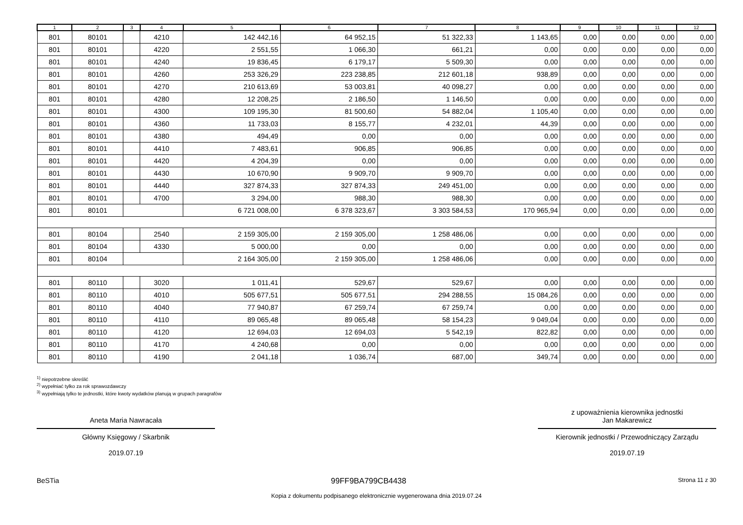| 1 | 2 | 3 | 4 | 5 | 6 | 7 | 8 | 9 | 10 | 11 | 12 |
| --- | --- | --- | --- | --- | --- | --- | --- | --- | --- | --- | --- |
| 801 | 80101 | | 4210 | 142 442,16 | 64 952,15 | 51 322,33 | 1 143,65 | 0,00 | 0,00 | 0,00 | 0,00 |
| 801 | 80101 | | 4220 | 2 551,55 | 1 066,30 | 661,21 | 0,00 | 0,00 | 0,00 | 0,00 | 0,00 |
| 801 | 80101 | | 4240 | 19 836,45 | 6 179,17 | 5 509,30 | 0,00 | 0,00 | 0,00 | 0,00 | 0,00 |
| 801 | 80101 | | 4260 | 253 326,29 | 223 238,85 | 212 601,18 | 938,89 | 0,00 | 0,00 | 0,00 | 0,00 |
| 801 | 80101 | | 4270 | 210 613,69 | 53 003,81 | 40 098,27 | 0,00 | 0,00 | 0,00 | 0,00 | 0,00 |
| 801 | 80101 | | 4280 | 12 208,25 | 2 186,50 | 1 146,50 | 0,00 | 0,00 | 0,00 | 0,00 | 0,00 |
| 801 | 80101 | | 4300 | 109 195,30 | 81 500,60 | 54 882,04 | 1 105,40 | 0,00 | 0,00 | 0,00 | 0,00 |
| 801 | 80101 | | 4360 | 11 733,03 | 8 155,77 | 4 232,01 | 44,39 | 0,00 | 0,00 | 0,00 | 0,00 |
| 801 | 80101 | | 4380 | 494,49 | 0,00 | 0,00 | 0,00 | 0,00 | 0,00 | 0,00 | 0,00 |
| 801 | 80101 | | 4410 | 7 483,61 | 906,85 | 906,85 | 0,00 | 0,00 | 0,00 | 0,00 | 0,00 |
| 801 | 80101 | | 4420 | 4 204,39 | 0,00 | 0,00 | 0,00 | 0,00 | 0,00 | 0,00 | 0,00 |
| 801 | 80101 | | 4430 | 10 670,90 | 9 909,70 | 9 909,70 | 0,00 | 0,00 | 0,00 | 0,00 | 0,00 |
| 801 | 80101 | | 4440 | 327 874,33 | 327 874,33 | 249 451,00 | 0,00 | 0,00 | 0,00 | 0,00 | 0,00 |
| 801 | 80101 | | 4700 | 3 294,00 | 988,30 | 988,30 | 0,00 | 0,00 | 0,00 | 0,00 | 0,00 |
| 801 | 80101 | | | 6 721 008,00 | 6 378 323,67 | 3 303 584,53 | 170 965,94 | 0,00 | 0,00 | 0,00 | 0,00 |
| 801 | 80104 | | 2540 | 2 159 305,00 | 2 159 305,00 | 1 258 486,06 | 0,00 | 0,00 | 0,00 | 0,00 | 0,00 |
| 801 | 80104 | | 4330 | 5 000,00 | 0,00 | 0,00 | 0,00 | 0,00 | 0,00 | 0,00 | 0,00 |
| 801 | 80104 | | | 2 164 305,00 | 2 159 305,00 | 1 258 486,06 | 0,00 | 0,00 | 0,00 | 0,00 | 0,00 |
| 801 | 80110 | | 3020 | 1 011,41 | 529,67 | 529,67 | 0,00 | 0,00 | 0,00 | 0,00 | 0,00 |
| 801 | 80110 | | 4010 | 505 677,51 | 505 677,51 | 294 288,55 | 15 084,26 | 0,00 | 0,00 | 0,00 | 0,00 |
| 801 | 80110 | | 4040 | 77 940,87 | 67 259,74 | 67 259,74 | 0,00 | 0,00 | 0,00 | 0,00 | 0,00 |
| 801 | 80110 | | 4110 | 89 065,48 | 89 065,48 | 58 154,23 | 9 049,04 | 0,00 | 0,00 | 0,00 | 0,00 |
| 801 | 80110 | | 4120 | 12 694,03 | 12 694,03 | 5 542,19 | 822,82 | 0,00 | 0,00 | 0,00 | 0,00 |
| 801 | 80110 | | 4170 | 4 240,68 | 0,00 | 0,00 | 0,00 | 0,00 | 0,00 | 0,00 | 0,00 |
| 801 | 80110 | | 4190 | 2 041,18 | 1 036,74 | 687,00 | 349,74 | 0,00 | 0,00 | 0,00 | 0,00 |
<sup>1)</sup> niepotrzebne skreślić
<sup>2)</sup> wypełniać tylko za rok sprawozdawczy
<sup>3)</sup> wypełniają tylko te jednostki, które kwoty wydatków planują w grupach paragrafów
Aneta Maria Nawracała
Główny Księgowy / Skarbnik
2019.07.19
z upoważnienia kierownika jednostki
Jan Makarewicz
Kierownik jednostki / Przewodniczący Zarządu
2019.07.19
BeSTia 99FF9BA799CB4438 Strona 11 z 30
Kopia z dokumentu podpisanego elektronicznie wygenerowana dnia 2019.07.24